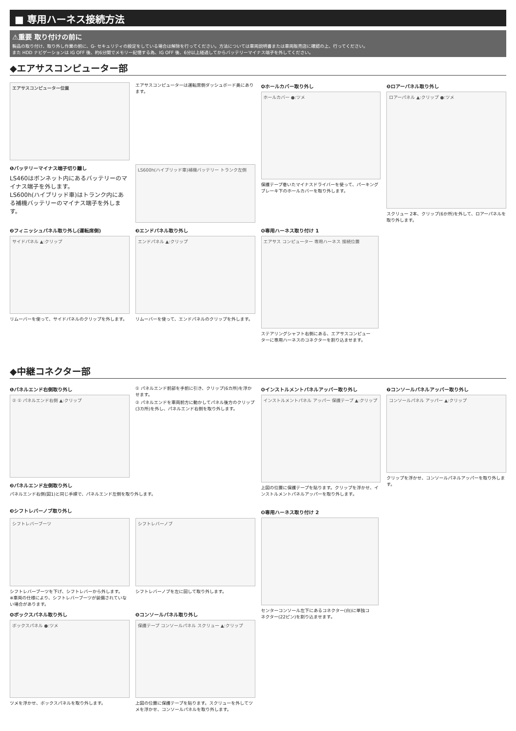■ 専用ハーネス接続方法
⚠重要 取り付けの前に
製品の取り付け、取り外し作業の前に、G- セキュリティの設定をしている場合は解除を行ってください。方法については車両説明書または車両販売店に確認の上、行ってください。
また HDD ナビゲーションは IG OFF 後、約6分間でメモリー記憶する為、IG OFF 後、6分以上経過してからバッテリーマイナス端子を外してください。
◆エアサスコンピューター部
エアサスコンピューター位置
エアサスコンピューターは運転席側ダッシュボード奥にあります。
❶バッテリーマイナス端子切り離し
LS460はボンネット内にあるバッテリーのマイナス端子を外します。
LS600h(ハイブリッド車)はトランク内にある補機バッテリーのマイナス端子を外します。
LS600h(ハイブリッド車)補機バッテリー トランク左側
❷フィニッシュパネル取り外し(運転席側)
サイドパネル ▲:クリップ
リムーバーを使って、サイドパネルのクリップを外します。
❸エンドパネル取り外し
エンドパネル ▲:クリップ
リムーバーを使って、エンドパネルのクリップを外します。
❹ホールカバー取り外し
ホールカバー ●:ツメ
保護テープ巻いたマイナスドライバーを使って、パーキングブレーキ下のホールカバーを取り外します。
❺ロアーパネル取り外し
ロアーパネル ▲:クリップ ●:ツメ
スクリュー 2本、クリップ(6か所)を外して、ロアーパネルを取り外します。
❻専用ハーネス取り付け 1
エアサス コンピューター 専用ハーネス 接続位置
ステアリングシャフト右側にある、エアサスコンピューターに専用ハーネスのコネクターを割り込ませます。
◆中継コネクター部
❶パネルエンド右側取り外し
② ① パネルエンド右側 ▲:クリップ
① パネルエンド前部を手前に引き、クリップ(6カ所)を浮かせます。
② パネルエンドを車両前方に動かしてパネル後方のクリップ(3カ所)を外し、パネルエンド右側を取り外します。
❷パネルエンド左側取り外し
パネルエンド右側(図1)と同じ手順で、パネルエンド左側を取り外します。
❸シフトレバーノブ取り外し
シフトレバーブーツ
シフトレバーブーツを下げ、シフトレバーから外します。
※車両の仕様により、シフトレバーブーツが装備されていない場合があります。
シフトレバーノブ
シフトレバーノブを左に回して取り外します。
❹ボックスパネル取り外し
ボックスパネル ●:ツメ
ツメを浮かせ、ボックスパネルを取り外します。
❺コンソールパネル取り外し
保護テープ コンソールパネル スクリュー ▲:クリップ
上図の位置に保護テープを貼ります。スクリューを外してツメを浮かせ、コンソールパネルを取り外します。
❻インストルメントパネルアッパー取り外し
インストルメントパネル アッパー 保護テープ ▲:クリップ
上図の位置に保護テープを貼ります。クリップを浮かせ、インストルメントパネルアッパーを取り外します。
❼コンソールパネルアッパー取り外し
コンソールパネル アッパー ▲:クリップ
クリップを浮かせ、コンソールパネルアッパーを取り外します。
❽専用ハーネス取り付け 2
センターコンソール左下にあるコネクター(白)に単独コネクター(22ピン)を割り込ませます。